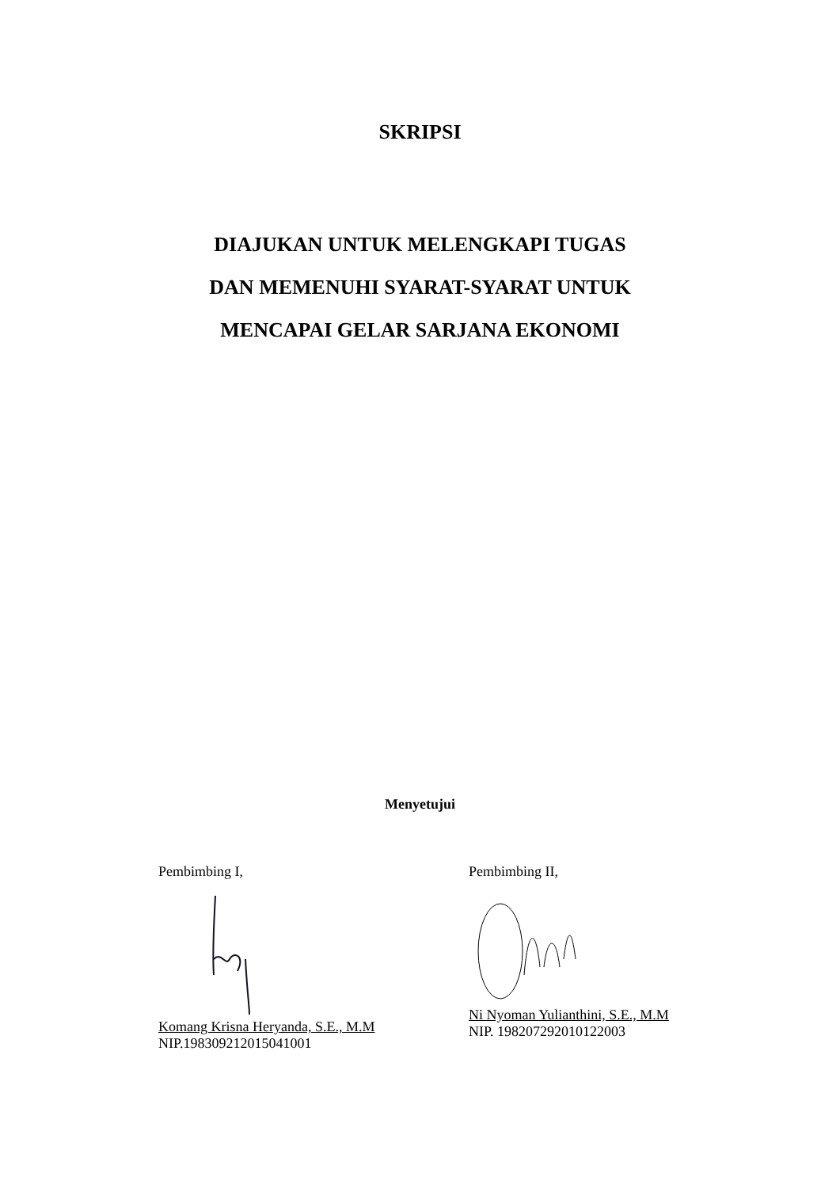SKRIPSI
DIAJUKAN UNTUK MELENGKAPI TUGAS
DAN MEMENUHI SYARAT-SYARAT UNTUK
MENCAPAI GELAR SARJANA EKONOMI
Menyetujui
Pembimbing I,
Komang Krisna Heryanda, S.E., M.M
NIP.198309212015041001
Pembimbing II,
Ni Nyoman Yulianthini, S.E., M.M
NIP. 198207292010122003